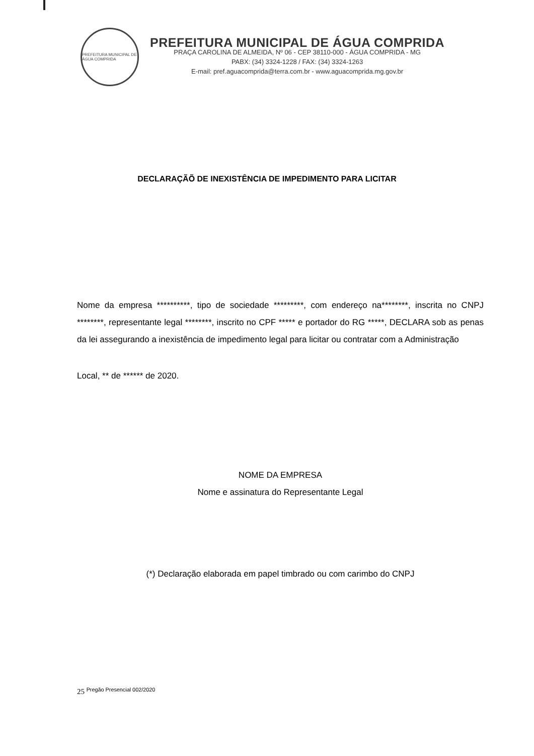PREFEITURA MUNICIPAL DE ÁGUA COMPRIDA
PREFEITURA MUNICIPAL DE ÁGUA COMPRIDA
PRAÇA CAROLINA DE ALMEIDA, Nº 06 - CEP 38110-000 - ÁGUA COMPRIDA - MG
PABX: (34) 3324-1228 / FAX: (34) 3324-1263
E-mail: pref.aguacomprida@terra.com.br - www.aguacomprida.mg.gov.br
DECLARAÇÃÕ DE INEXISTÊNCIA DE IMPEDIMENTO PARA LICITAR
Nome da empresa **********, tipo de sociedade *********, com endereço na********, inscrita no CNPJ ********, representante legal ********, inscrito no CPF ***** e portador do RG *****, DECLARA sob as penas da lei assegurando a inexistência de impedimento legal para licitar ou contratar com a Administração
Local, ** de ****** de 2020.
NOME DA EMPRESA
Nome e assinatura do Representante Legal
(*) Declaração elaborada em papel timbrado ou com carimbo do CNPJ
25 <sup>Pregão Presencial 002/2020</sup>